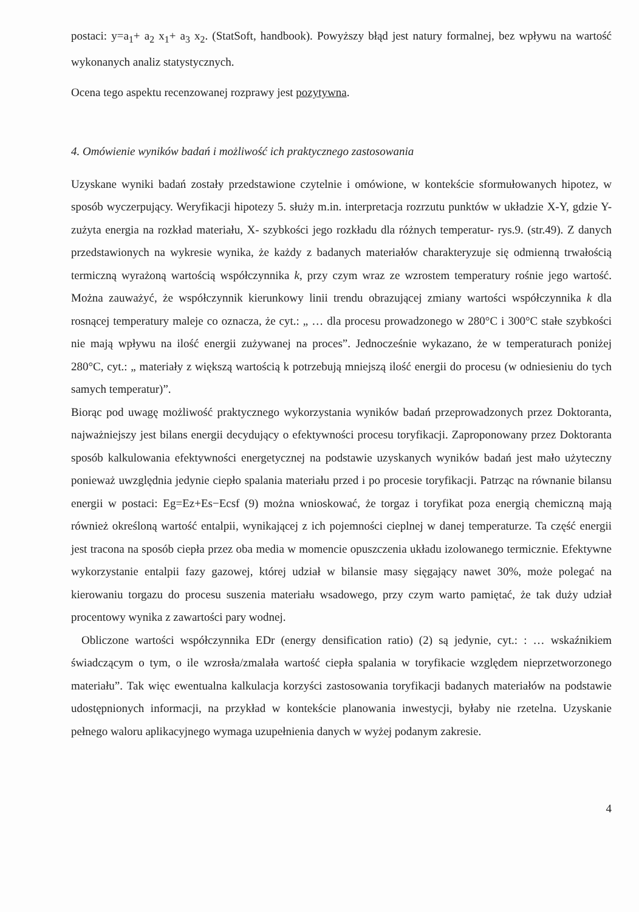postaci: y=a<sub>1</sub>+ a<sub>2</sub> x<sub>1</sub>+ a<sub>3</sub> x<sub>2</sub>. (StatSoft, handbook). Powyższy błąd jest natury formalnej, bez wpływu na wartość wykonanych analiz statystycznych.
Ocena tego aspektu recenzowanej rozprawy jest pozytywna.
4. Omówienie wyników badań i możliwość ich praktycznego zastosowania
Uzyskane wyniki badań zostały przedstawione czytelnie i omówione, w kontekście sformułowanych hipotez, w sposób wyczerpujący. Weryfikacji hipotezy 5. służy m.in. interpretacja rozrzutu punktów w układzie X-Y, gdzie Y- zużyta energia na rozkład materiału, X- szybkości jego rozkładu dla różnych temperatur- rys.9. (str.49). Z danych przedstawionych na wykresie wynika, że każdy z badanych materiałów charakteryzuje się odmienną trwałością termiczną wyrażoną wartością współczynnika k, przy czym wraz ze wzrostem temperatury rośnie jego wartość. Można zauważyć, że współczynnik kierunkowy linii trendu obrazującej zmiany wartości współczynnika k dla rosnącej temperatury maleje co oznacza, że cyt.: „ … dla procesu prowadzonego w 280°C i 300°C stałe szybkości nie mają wpływu na ilość energii zużywanej na proces”. Jednocześnie wykazano, że w temperaturach poniżej 280°C, cyt.: „ materiały z większą wartością k potrzebują mniejszą ilość energii do procesu (w odniesieniu do tych samych temperatur)”.
Biorąc pod uwagę możliwość praktycznego wykorzystania wyników badań przeprowadzonych przez Doktoranta, najważniejszy jest bilans energii decydujący o efektywności procesu toryfikacji. Zaproponowany przez Doktoranta sposób kalkulowania efektywności energetycznej na podstawie uzyskanych wyników badań jest mało użyteczny ponieważ uwzględnia jedynie ciepło spalania materiału przed i po procesie toryfikacji. Patrząc na równanie bilansu energii w postaci: Eg=Ez+Es−Ecsf (9) można wnioskować, że torgaz i toryfikat poza energią chemiczną mają również określoną wartość entalpii, wynikającej z ich pojemności cieplnej w danej temperaturze. Ta część energii jest tracona na sposób ciepła przez oba media w momencie opuszczenia układu izolowanego termicznie. Efektywne wykorzystanie entalpii fazy gazowej, której udział w bilansie masy sięgający nawet 30%, może polegać na kierowaniu torgazu do procesu suszenia materiału wsadowego, przy czym warto pamiętać, że tak duży udział procentowy wynika z zawartości pary wodnej.
Obliczone wartości współczynnika EDr (energy densification ratio) (2) są jedynie, cyt.: : … wskaźnikiem świadczącym o tym, o ile wzrosła/zmalała wartość ciepła spalania w toryfikacie względem nieprzetworzonego materiału”. Tak więc ewentualna kalkulacja korzyści zastosowania toryfikacji badanych materiałów na podstawie udostępnionych informacji, na przykład w kontekście planowania inwestycji, byłaby nie rzetelna. Uzyskanie pełnego waloru aplikacyjnego wymaga uzupełnienia danych w wyżej podanym zakresie.
4